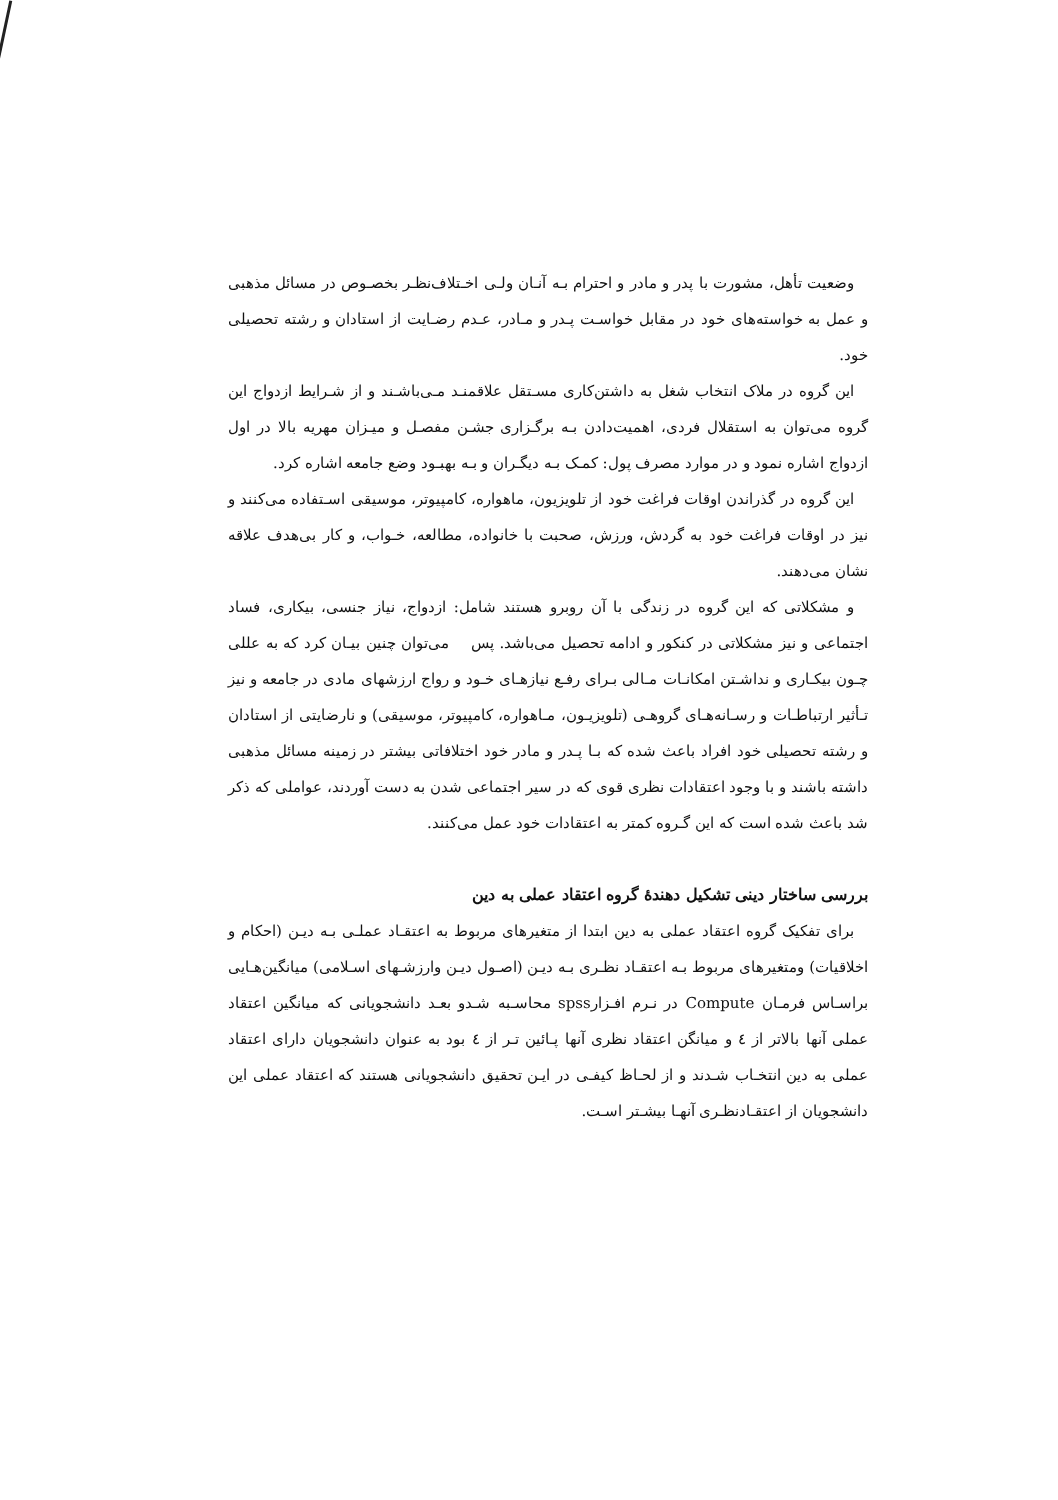وضعیت تأهل، مشورت با پدر و مادر و احترام بـه آنـان ولـی اخـتلاف‌نظـر بخصـوص در مسائل مذهبی و عمل به خواسته‌های خود در مقابل خواسـت پـدر و مـادر، عـدم رضـایت از استادان و رشته تحصیلی خود.
این گروه در ملاک انتخاب شغل به داشتن‌کاری مسـتقل علاقمنـد مـی‌باشـند و از شـرایط ازدواج این گروه می‌توان به استقلال فردی، اهمیت‌دادن بـه برگـزاری جشـن مفصـل و میـزان مهریه بالا در اول ازدواج اشاره نمود و در موارد مصرف پول: کمـک بـه دیگـران و بـه بهبـود وضع جامعه اشاره کرد.
این گروه در گذراندن اوقات فراغت خود از تلویزیون، ماهواره، کامپیوتر، موسیقی اسـتفاده می‌کنند و نیز در اوقات فراغت خود به گردش، ورزش، صحبت با خانواده، مطالعه، خـواب، و کار بی‌هدف علاقه نشان می‌دهند.
و مشکلاتی که این گروه در زندگی با آن روبرو هستند شامل: ازدواج، نیاز جنسی، بیکاری، فساد اجتماعی و نیز مشکلاتی در کنکور و ادامه تحصیل می‌باشد. پس می‌توان چنین بیـان کرد که به عللی چـون بیکـاری و نداشـتن امکانـات مـالی بـرای رفـع نیازهـای خـود و رواج ارزشهای مادی در جامعه و نیز تـأثیر ارتباطـات و رسـانه‌هـای گروهـی (تلویزیـون، مـاهواره، کامپیوتر، موسیقی) و نارضایتی از استادان و رشته تحصیلی خود افراد باعث شده که بـا پـدر و مادر خود اختلافاتی بیشتر در زمینه مسائل مذهبی داشته باشند و با وجود اعتقادات نظری قوی که در سیر اجتماعی شدن به دست آوردند، عواملی که ذکر شد باعث شده است که این گـروه کمتر به اعتقادات خود عمل می‌کنند.
بررسی ساختار دینی تشکیل دهندهٔ گروه اعتقاد عملی به دین
برای تفکیک گروه اعتقاد عملی به دین ابتدا از متغیرهای مربوط به اعتقـاد عملـی بـه دیـن (احکام و اخلاقیات) ومتغیرهای مربوط بـه اعتقـاد نظـری بـه دیـن (اصـول دیـن وارزشـهای اسـلامی) میانگین‌هـایی براسـاس فرمـان Compute در نـرم افـزارspss محاسـبه شـدو بعـد دانشجویانی که میانگین اعتقاد عملی آنها بالاتر از ٤ و میانگن اعتقاد نظری آنها پـائین تـر از ٤ بود به عنوان دانشجویان دارای اعتقاد عملی به دین انتخـاب شـدند و از لحـاظ کیفـی در ایـن تحقیق دانشجویانی هستند که اعتقاد عملی این دانشجویان از اعتقـادنظـری آنهـا بیشـتر اسـت.